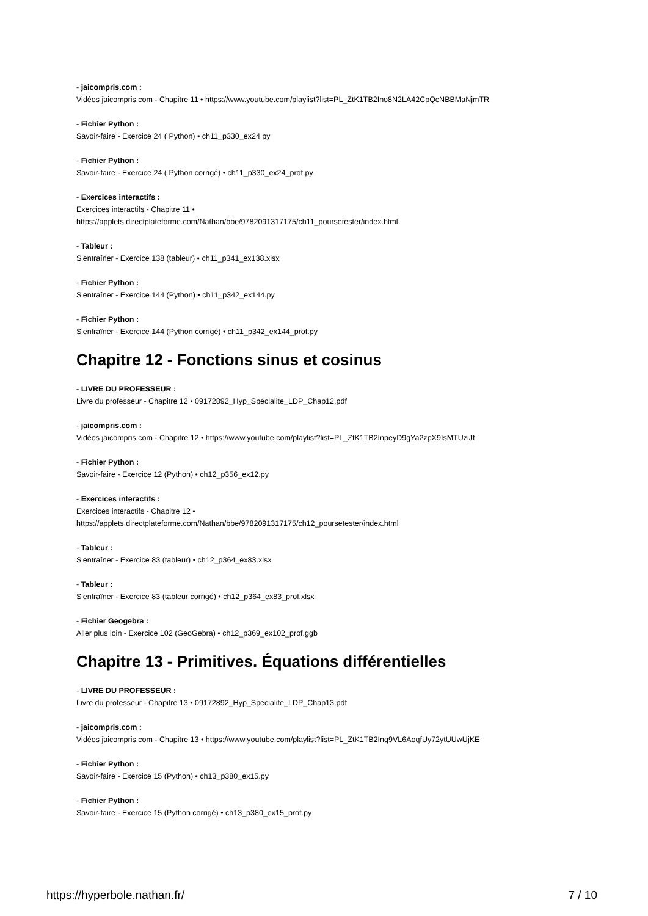- jaicompris.com :
Vidéos jaicompris.com - Chapitre 11 • https://www.youtube.com/playlist?list=PL_ZtK1TB2Ino8N2LA42CpQcNBBMaNjmTR
- Fichier Python :
Savoir-faire - Exercice 24 ( Python) • ch11_p330_ex24.py
- Fichier Python :
Savoir-faire - Exercice 24 ( Python corrigé) • ch11_p330_ex24_prof.py
- Exercices interactifs :
Exercices interactifs - Chapitre 11 •
https://applets.directplateforme.com/Nathan/bbe/9782091317175/ch11_poursetester/index.html
- Tableur :
S'entraîner - Exercice 138 (tableur) • ch11_p341_ex138.xlsx
- Fichier Python :
S'entraîner - Exercice 144 (Python) • ch11_p342_ex144.py
- Fichier Python :
S'entraîner - Exercice 144 (Python corrigé) • ch11_p342_ex144_prof.py
Chapitre 12 - Fonctions sinus et cosinus
- LIVRE DU PROFESSEUR :
Livre du professeur - Chapitre 12 • 09172892_Hyp_Specialite_LDP_Chap12.pdf
- jaicompris.com :
Vidéos jaicompris.com - Chapitre 12 • https://www.youtube.com/playlist?list=PL_ZtK1TB2InpeyD9gYa2zpX9IsMTUziJf
- Fichier Python :
Savoir-faire - Exercice 12 (Python) • ch12_p356_ex12.py
- Exercices interactifs :
Exercices interactifs - Chapitre 12 •
https://applets.directplateforme.com/Nathan/bbe/9782091317175/ch12_poursetester/index.html
- Tableur :
S'entraîner - Exercice 83 (tableur) • ch12_p364_ex83.xlsx
- Tableur :
S'entraîner - Exercice 83 (tableur corrigé) • ch12_p364_ex83_prof.xlsx
- Fichier Geogebra :
Aller plus loin - Exercice 102 (GeoGebra) • ch12_p369_ex102_prof.ggb
Chapitre 13 - Primitives. Équations différentielles
- LIVRE DU PROFESSEUR :
Livre du professeur - Chapitre 13 • 09172892_Hyp_Specialite_LDP_Chap13.pdf
- jaicompris.com :
Vidéos jaicompris.com - Chapitre 13 • https://www.youtube.com/playlist?list=PL_ZtK1TB2Inq9VL6AoqfUy72ytUUwUjKE
- Fichier Python :
Savoir-faire - Exercice 15 (Python) • ch13_p380_ex15.py
- Fichier Python :
Savoir-faire - Exercice 15 (Python corrigé) • ch13_p380_ex15_prof.py
https://hyperbole.nathan.fr/ 7 / 10